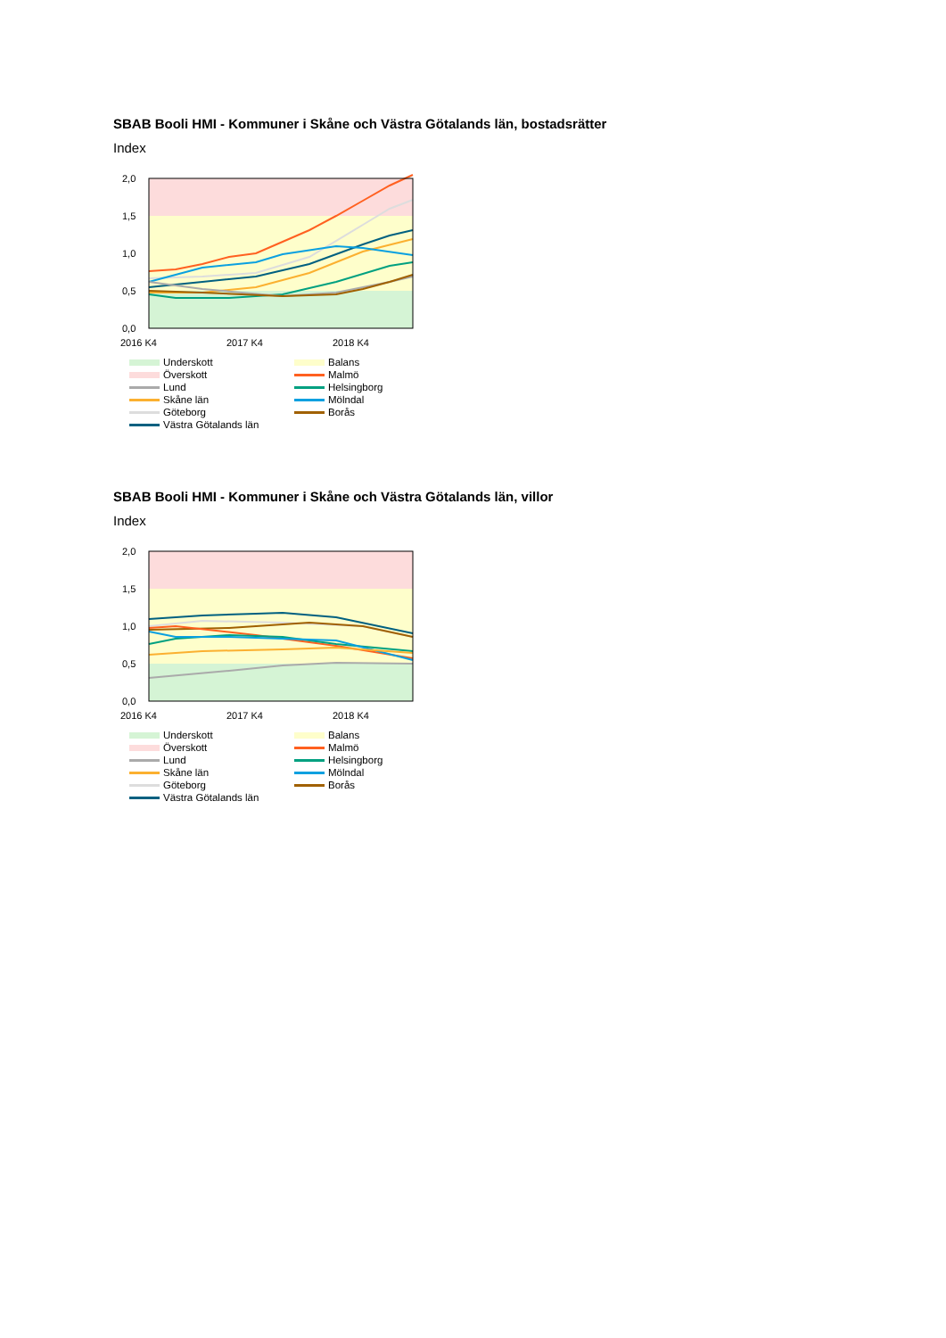SBAB Booli HMI - Kommuner i Skåne och Västra Götalands län, bostadsrätter
Index
2,0
1,5
1,0
0,5
0,0
2016 K4
2017 K4
2018 K4
Underskott
Balans
Överskott
Malmö
Lund
Helsingborg
Skåne län
Mölndal
Göteborg
Borås
Västra Götalands län
SBAB Booli HMI - Kommuner i Skåne och Västra Götalands län, villor
Index
2,0
1,5
1,0
0,5
0,0
2016 K4
2017 K4
2018 K4
Underskott
Balans
Överskott
Malmö
Lund
Helsingborg
Skåne län
Mölndal
Göteborg
Borås
Västra Götalands län